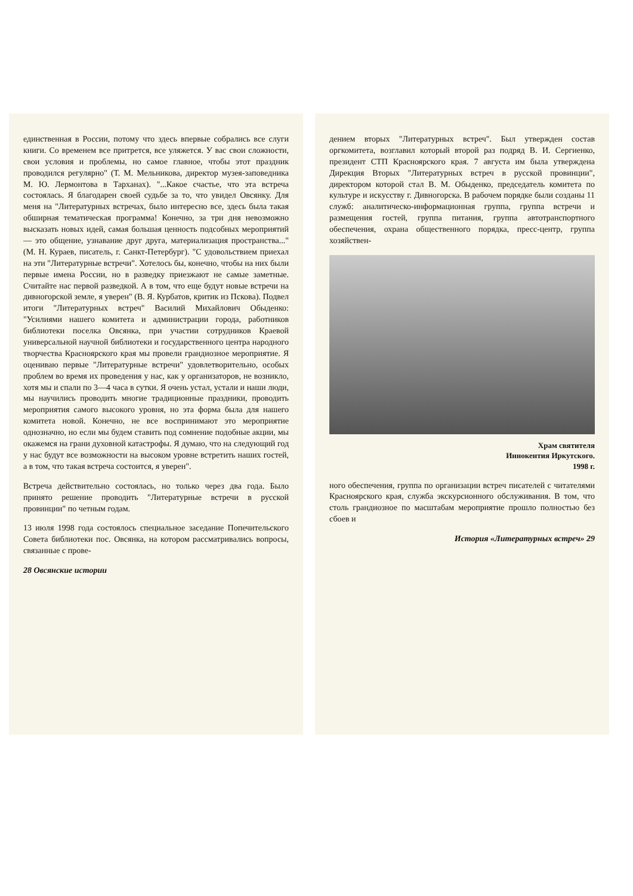единственная в России, потому что здесь впервые собрались все слуги книги. Со временем все притрется, все уляжется. У вас свои сложности, свои условия и проблемы, но самое главное, чтобы этот праздник проводился регулярно" (Т. М. Мельникова, директор музея-заповедника М. Ю. Лермонтова в Тарханах). "...Какое счастье, что эта встреча состоялась. Я благодарен своей судьбе за то, что увидел Овсянку. Для меня на "Литературных встречах, было интересно все, здесь была такая обширная тематическая программа! Конечно, за три дня невозможно высказать новых идей, самая большая ценность подсобных мероприятий — это общение, узнавание друг друга, материализация пространства..." (М. Н. Кураев, писатель, г. Санкт-Петербург). "С удовольствием приехал на эти "Литературные встречи". Хотелось бы, конечно, чтобы на них были первые имена России, но в разведку приезжают не самые заметные. Считайте нас первой разведкой. А в том, что еще будут новые встречи на дивногорской земле, я уверен" (В. Я. Курбатов, критик из Пскова). Подвел итоги "Литературных встреч" Василий Михайлович Обыденко: "Усилиями нашего комитета и администрации города, работников библиотеки поселка Овсянка, при участии сотрудников Краевой универсальной научной библиотеки и государственного центра народного творчества Красноярского края мы провели грандиозное мероприятие. Я оцениваю первые "Литературные встречи" удовлетворительно, особых проблем во время их проведения у нас, как у организаторов, не возникло, хотя мы и спали по 3—4 часа в сутки. Я очень устал, устали и наши люди, мы научились проводить многие традиционные праздники, проводить мероприятия самого высокого уровня, но эта форма была для нашего комитета новой. Конечно, не все воспринимают это мероприятие однозначно, но если мы будем ставить под сомнение подобные акции, мы окажемся на грани духовной катастрофы. Я думаю, что на следующий год у нас будут все возможности на высоком уровне встретить наших гостей, а в том, что такая встреча состоится, я уверен".
Встреча действительно состоялась, но только через два года. Было принято решение проводить "Литературные встречи в русской провинции" по четным годам.
13 июля 1998 года состоялось специальное заседание Попечительского Совета библиотеки пос. Овсянка, на котором рассматривались вопросы, связанные с прове-
28 Овсянские истории
дением вторых "Литературных встреч". Был утвержден состав оргкомитета, возглавил который второй раз подряд В. И. Сергиенко, президент СТП Красноярского края. 7 августа им была утверждена Дирекция Вторых "Литературных встреч в русской провинции", директором которой стал В. М. Обыденко, председатель комитета по культуре и искусству г. Дивногорска. В рабочем порядке были созданы 11 служб: аналитическо-информационная группа, группа встречи и размещения гостей, группа питания, группа автотранспортного обеспечения, охрана общественного порядка, пресс-центр, группа хозяйствен-
Храм святителя
Иннокентия Иркутского.
1998 г.
ного обеспечения, группа по организации встреч писателей с читателями Красноярского края, служба экскурсионного обслуживания. В том, что столь грандиозное по масштабам мероприятие прошло полностью без сбоев и
История «Литературных встреч» 29